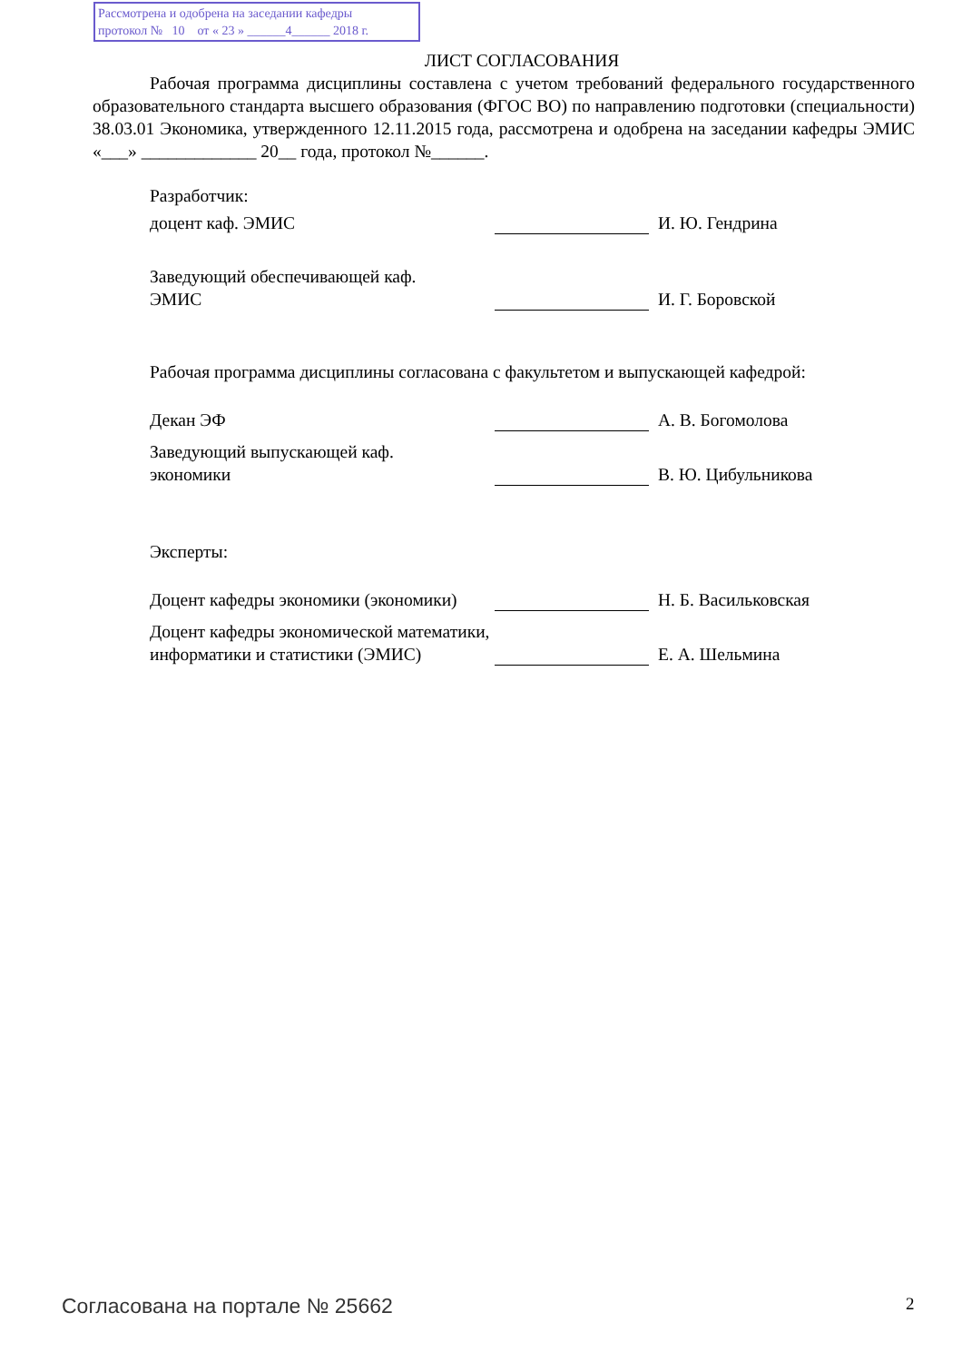Рассмотрена и одобрена на заседании кафедры
протокол № 10 от « 23 » ______4______ 2018 г.
ЛИСТ СОГЛАСОВАНИЯ
Рабочая программа дисциплины составлена с учетом требований федерального государственного образовательного стандарта высшего образования (ФГОС ВО) по направлению подготовки (специальности) 38.03.01 Экономика, утвержденного 12.11.2015 года, рассмотрена и одобрена на заседании кафедры ЭМИС «___» _____________ 20__ года, протокол №______.
Разработчик:
доцент каф. ЭМИС
И. Ю. Гендрина
Заведующий обеспечивающей каф.
ЭМИС
И. Г. Боровской
Рабочая программа дисциплины согласована с факультетом и выпускающей кафедрой:
Декан ЭФ
А. В. Богомолова
Заведующий выпускающей каф.
экономики
В. Ю. Цибульникова
Эксперты:
Доцент кафедры экономики (экономики)
Н. Б. Васильковская
Доцент кафедры экономической математики, информатики и статистики (ЭМИС)
Е. А. Шельмина
Согласована на портале № 25662 2